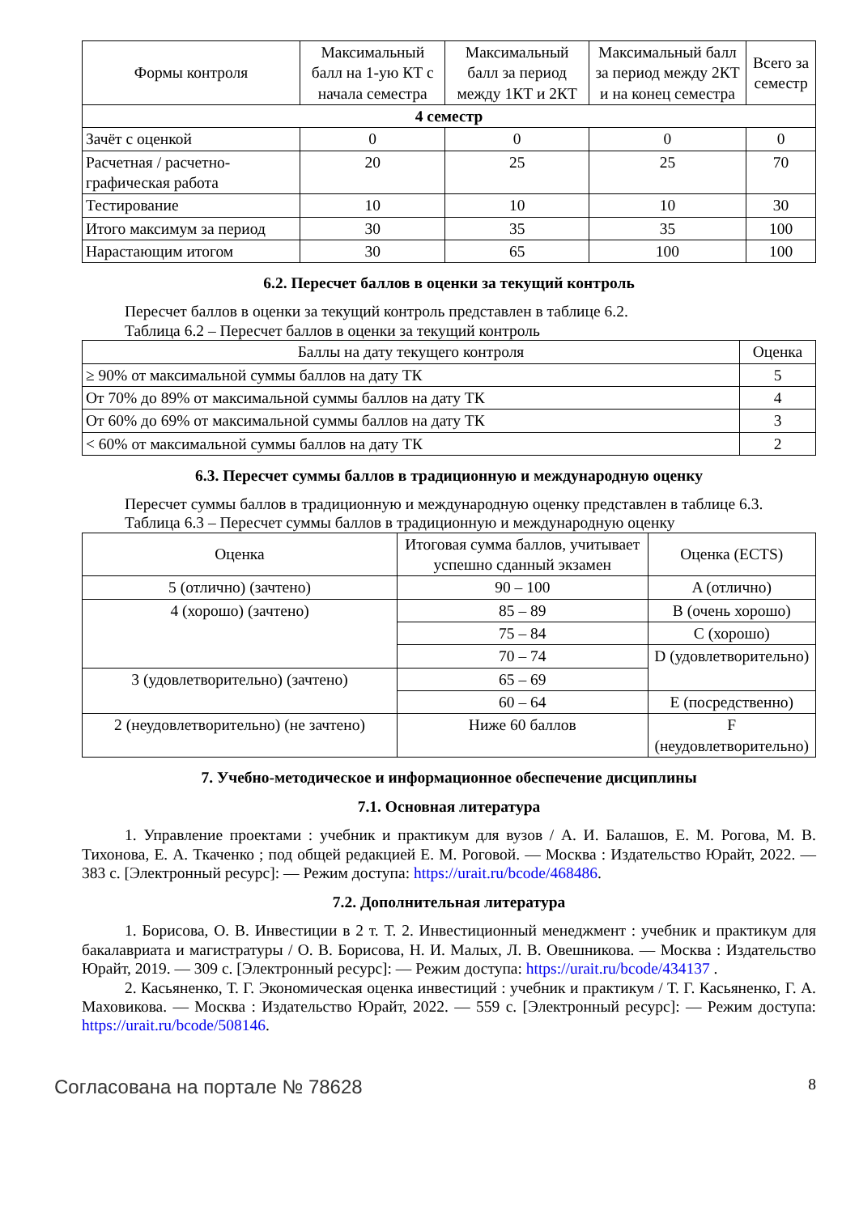| Формы контроля | Максимальный балл на 1-ую КТ с начала семестра | Максимальный балл за период между 1КТ и 2КТ | Максимальный балл за период между 2КТ и на конец семестра | Всего за семестр |
| --- | --- | --- | --- | --- |
| 4 семестр | | | | |
| Зачёт с оценкой | 0 | 0 | 0 | 0 |
| Расчетная / расчетно-графическая работа | 20 | 25 | 25 | 70 |
| Тестирование | 10 | 10 | 10 | 30 |
| Итого максимум за период | 30 | 35 | 35 | 100 |
| Нарастающим итогом | 30 | 65 | 100 | 100 |
6.2. Пересчет баллов в оценки за текущий контроль
Пересчет баллов в оценки за текущий контроль представлен в таблице 6.2.
Таблица 6.2 – Пересчет баллов в оценки за текущий контроль
| Баллы на дату текущего контроля | Оценка |
| --- | --- |
| ≥ 90% от максимальной суммы баллов на дату ТК | 5 |
| От 70% до 89% от максимальной суммы баллов на дату ТК | 4 |
| От 60% до 69% от максимальной суммы баллов на дату ТК | 3 |
| < 60% от максимальной суммы баллов на дату ТК | 2 |
6.3. Пересчет суммы баллов в традиционную и международную оценку
Пересчет суммы баллов в традиционную и международную оценку представлен в таблице 6.3.
Таблица 6.3 – Пересчет суммы баллов в традиционную и международную оценку
| Оценка | Итоговая сумма баллов, учитывает успешно сданный экзамен | Оценка (ECTS) |
| --- | --- | --- |
| 5 (отлично) (зачтено) | 90 – 100 | A (отлично) |
| 4 (хорошо) (зачтено) | 85 – 89 | B (очень хорошо) |
| | 75 – 84 | C (хорошо) |
| | 70 – 74 | D (удовлетворительно) |
| 3 (удовлетворительно) (зачтено) | 65 – 69 | |
| | 60 – 64 | E (посредственно) |
| 2 (неудовлетворительно) (не зачтено) | Ниже 60 баллов | F (неудовлетворительно) |
7. Учебно-методическое и информационное обеспечение дисциплины
7.1. Основная литература
1. Управление проектами : учебник и практикум для вузов / А. И. Балашов, Е. М. Рогова, М. В. Тихонова, Е. А. Ткаченко ; под общей редакцией Е. М. Роговой. — Москва : Издательство Юрайт, 2022. — 383 с. [Электронный ресурс]: — Режим доступа: https://urait.ru/bcode/468486.
7.2. Дополнительная литература
1. Борисова, О. В. Инвестиции в 2 т. Т. 2. Инвестиционный менеджмент : учебник и практикум для бакалавриата и магистратуры / О. В. Борисова, Н. И. Малых, Л. В. Овешникова. — Москва : Издательство Юрайт, 2019. — 309 с. [Электронный ресурс]: — Режим доступа: https://urait.ru/bcode/434137 .
2. Касьяненко, Т. Г. Экономическая оценка инвестиций : учебник и практикум / Т. Г. Касьяненко, Г. А. Маховикова. — Москва : Издательство Юрайт, 2022. — 559 с. [Электронный ресурс]: — Режим доступа: https://urait.ru/bcode/508146.
Согласована на портале № 78628 8